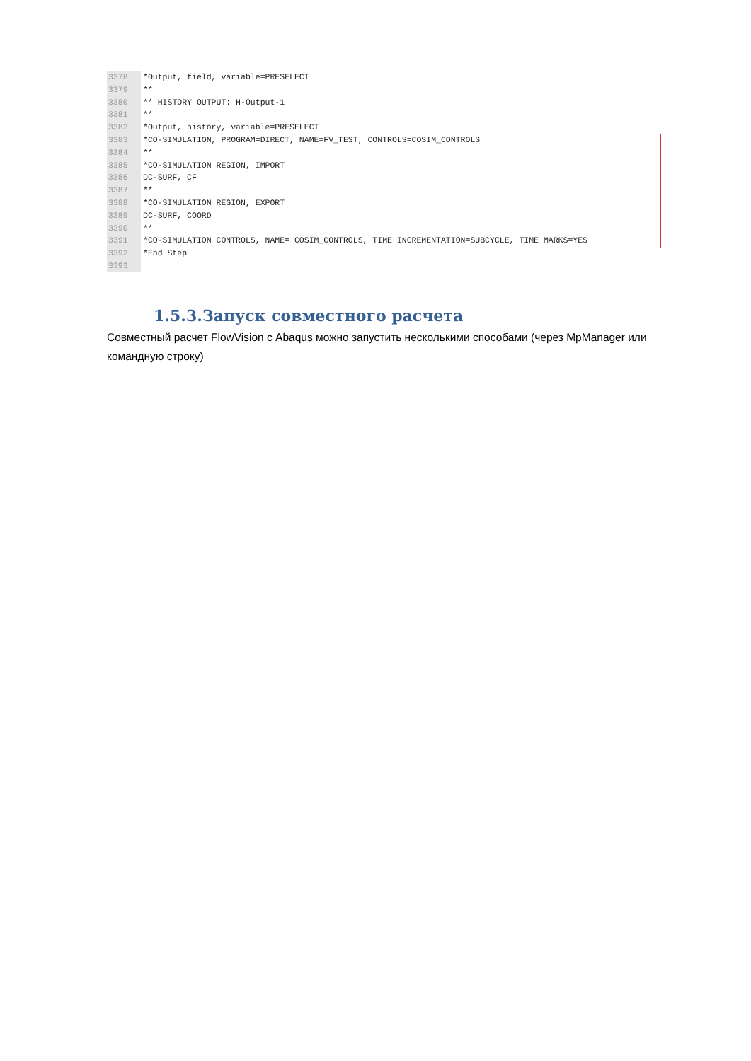3378
3379
3380
3381
3382
3383
3384
3385
3386
3387
3388
3389
3390
3391
3392
3393
*Output, field, variable=PRESELECT ** ** HISTORY OUTPUT: H-Output-1 ** *Output, history, variable=PRESELECT *CO-SIMULATION, PROGRAM=DIRECT, NAME=FV_TEST, CONTROLS=COSIM_CONTROLS ** *CO-SIMULATION REGION, IMPORT DC-SURF, CF ** *CO-SIMULATION REGION, EXPORT DC-SURF, COORD ** *CO-SIMULATION CONTROLS, NAME= COSIM_CONTROLS, TIME INCREMENTATION=SUBCYCLE, TIME MARKS=YES *End Step
1.5.3.Запуск совместного расчета
Совместный расчет FlowVision с Abaqus можно запустить несколькими способами (через MpManager или командную строку)